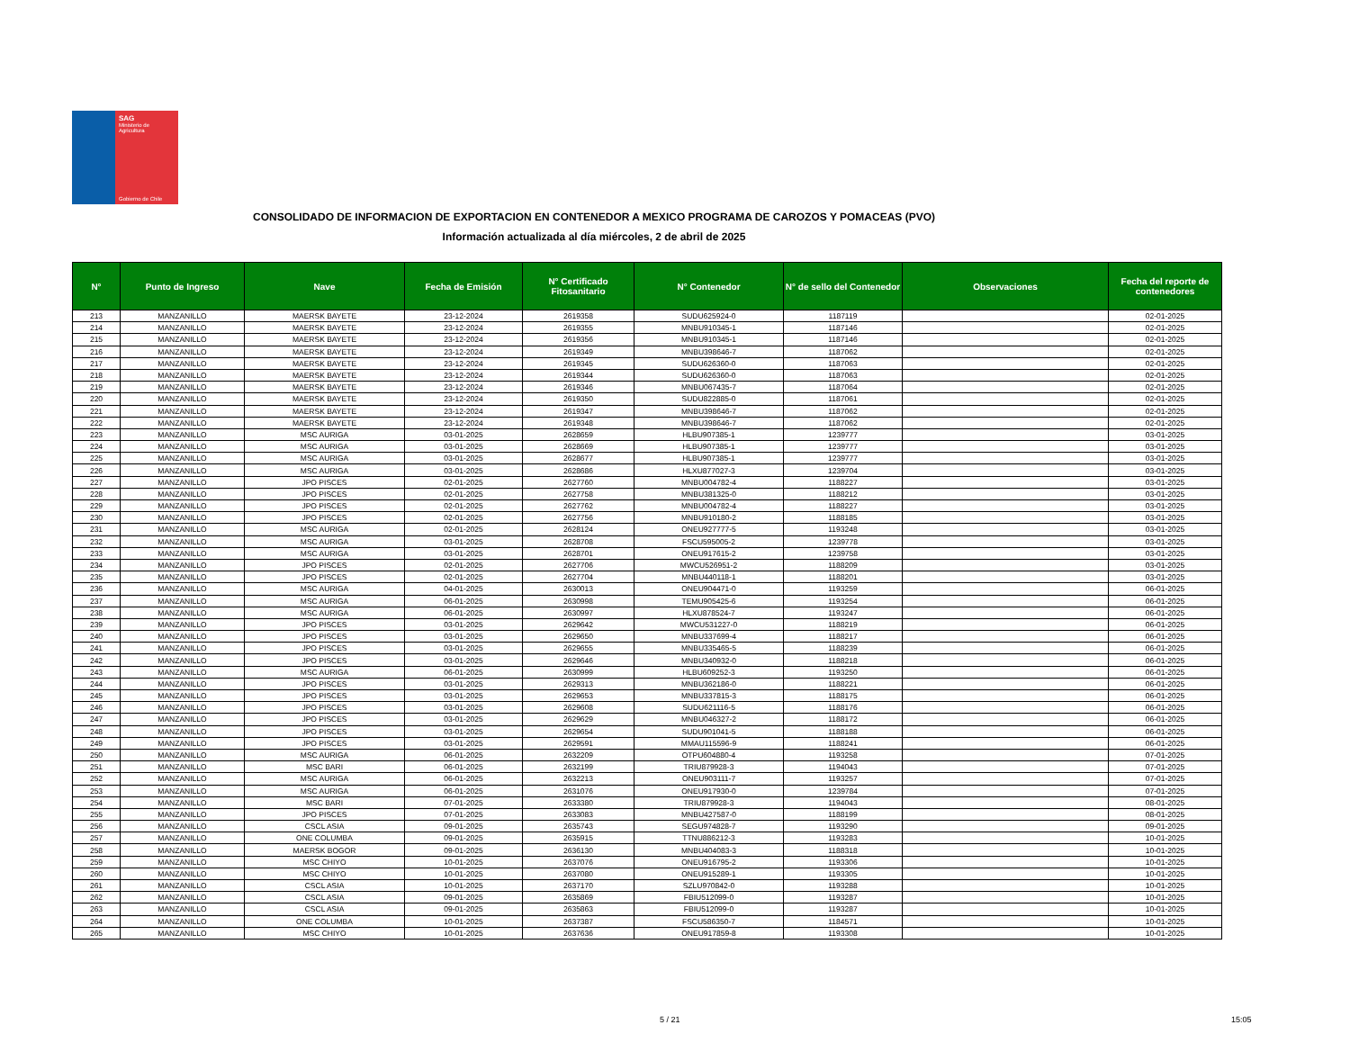SAG
Ministerio de
Agricultura
Gobierno de Chile
CONSOLIDADO DE INFORMACION DE EXPORTACION EN CONTENEDOR A MEXICO PROGRAMA DE CAROZOS Y POMACEAS (PVO)
Información actualizada al día miércoles, 2 de abril de 2025
| N° | Punto de Ingreso | Nave | Fecha de Emisión | N° Certificado Fitosanitario | N° Contenedor | N° de sello del Contenedor | Observaciones | Fecha del reporte de contenedores |
| --- | --- | --- | --- | --- | --- | --- | --- | --- |
| 213 | MANZANILLO | MAERSK BAYETE | 23-12-2024 | 2619358 | SUDU625924-0 | 1187119 | | 02-01-2025 |
| 214 | MANZANILLO | MAERSK BAYETE | 23-12-2024 | 2619355 | MNBU910345-1 | 1187146 | | 02-01-2025 |
| 215 | MANZANILLO | MAERSK BAYETE | 23-12-2024 | 2619356 | MNBU910345-1 | 1187146 | | 02-01-2025 |
| 216 | MANZANILLO | MAERSK BAYETE | 23-12-2024 | 2619349 | MNBU398646-7 | 1187062 | | 02-01-2025 |
| 217 | MANZANILLO | MAERSK BAYETE | 23-12-2024 | 2619345 | SUDU626360-0 | 1187063 | | 02-01-2025 |
| 218 | MANZANILLO | MAERSK BAYETE | 23-12-2024 | 2619344 | SUDU626360-0 | 1187063 | | 02-01-2025 |
| 219 | MANZANILLO | MAERSK BAYETE | 23-12-2024 | 2619346 | MNBU067435-7 | 1187064 | | 02-01-2025 |
| 220 | MANZANILLO | MAERSK BAYETE | 23-12-2024 | 2619350 | SUDU822885-0 | 1187061 | | 02-01-2025 |
| 221 | MANZANILLO | MAERSK BAYETE | 23-12-2024 | 2619347 | MNBU398646-7 | 1187062 | | 02-01-2025 |
| 222 | MANZANILLO | MAERSK BAYETE | 23-12-2024 | 2619348 | MNBU398646-7 | 1187062 | | 02-01-2025 |
| 223 | MANZANILLO | MSC AURIGA | 03-01-2025 | 2628659 | HLBU907385-1 | 1239777 | | 03-01-2025 |
| 224 | MANZANILLO | MSC AURIGA | 03-01-2025 | 2628669 | HLBU907385-1 | 1239777 | | 03-01-2025 |
| 225 | MANZANILLO | MSC AURIGA | 03-01-2025 | 2628677 | HLBU907385-1 | 1239777 | | 03-01-2025 |
| 226 | MANZANILLO | MSC AURIGA | 03-01-2025 | 2628686 | HLXU877027-3 | 1239704 | | 03-01-2025 |
| 227 | MANZANILLO | JPO PISCES | 02-01-2025 | 2627760 | MNBU004782-4 | 1188227 | | 03-01-2025 |
| 228 | MANZANILLO | JPO PISCES | 02-01-2025 | 2627758 | MNBU381325-0 | 1188212 | | 03-01-2025 |
| 229 | MANZANILLO | JPO PISCES | 02-01-2025 | 2627762 | MNBU004782-4 | 1188227 | | 03-01-2025 |
| 230 | MANZANILLO | JPO PISCES | 02-01-2025 | 2627756 | MNBU910180-2 | 1188185 | | 03-01-2025 |
| 231 | MANZANILLO | MSC AURIGA | 02-01-2025 | 2628124 | ONEU927777-5 | 1193248 | | 03-01-2025 |
| 232 | MANZANILLO | MSC AURIGA | 03-01-2025 | 2628708 | FSCU595005-2 | 1239778 | | 03-01-2025 |
| 233 | MANZANILLO | MSC AURIGA | 03-01-2025 | 2628701 | ONEU917615-2 | 1239758 | | 03-01-2025 |
| 234 | MANZANILLO | JPO PISCES | 02-01-2025 | 2627706 | MWCU526951-2 | 1188209 | | 03-01-2025 |
| 235 | MANZANILLO | JPO PISCES | 02-01-2025 | 2627704 | MNBU440118-1 | 1188201 | | 03-01-2025 |
| 236 | MANZANILLO | MSC AURIGA | 04-01-2025 | 2630013 | ONEU904471-0 | 1193259 | | 06-01-2025 |
| 237 | MANZANILLO | MSC AURIGA | 06-01-2025 | 2630998 | TEMU905425-6 | 1193254 | | 06-01-2025 |
| 238 | MANZANILLO | MSC AURIGA | 06-01-2025 | 2630997 | HLXU878524-7 | 1193247 | | 06-01-2025 |
| 239 | MANZANILLO | JPO PISCES | 03-01-2025 | 2629642 | MWCU531227-0 | 1188219 | | 06-01-2025 |
| 240 | MANZANILLO | JPO PISCES | 03-01-2025 | 2629650 | MNBU337699-4 | 1188217 | | 06-01-2025 |
| 241 | MANZANILLO | JPO PISCES | 03-01-2025 | 2629655 | MNBU335465-5 | 1188239 | | 06-01-2025 |
| 242 | MANZANILLO | JPO PISCES | 03-01-2025 | 2629646 | MNBU340932-0 | 1188218 | | 06-01-2025 |
| 243 | MANZANILLO | MSC AURIGA | 06-01-2025 | 2630999 | HLBU609252-3 | 1193250 | | 06-01-2025 |
| 244 | MANZANILLO | JPO PISCES | 03-01-2025 | 2629313 | MNBU362186-0 | 1188221 | | 06-01-2025 |
| 245 | MANZANILLO | JPO PISCES | 03-01-2025 | 2629653 | MNBU337815-3 | 1188175 | | 06-01-2025 |
| 246 | MANZANILLO | JPO PISCES | 03-01-2025 | 2629608 | SUDU621116-5 | 1188176 | | 06-01-2025 |
| 247 | MANZANILLO | JPO PISCES | 03-01-2025 | 2629629 | MNBU046327-2 | 1188172 | | 06-01-2025 |
| 248 | MANZANILLO | JPO PISCES | 03-01-2025 | 2629654 | SUDU901041-5 | 1188188 | | 06-01-2025 |
| 249 | MANZANILLO | JPO PISCES | 03-01-2025 | 2629591 | MMAU115596-9 | 1188241 | | 06-01-2025 |
| 250 | MANZANILLO | MSC AURIGA | 06-01-2025 | 2632209 | OTPU604880-4 | 1193258 | | 07-01-2025 |
| 251 | MANZANILLO | MSC BARI | 06-01-2025 | 2632199 | TRIU879928-3 | 1194043 | | 07-01-2025 |
| 252 | MANZANILLO | MSC AURIGA | 06-01-2025 | 2632213 | ONEU903111-7 | 1193257 | | 07-01-2025 |
| 253 | MANZANILLO | MSC AURIGA | 06-01-2025 | 2631076 | ONEU917930-0 | 1239784 | | 07-01-2025 |
| 254 | MANZANILLO | MSC BARI | 07-01-2025 | 2633380 | TRIU879928-3 | 1194043 | | 08-01-2025 |
| 255 | MANZANILLO | JPO PISCES | 07-01-2025 | 2633083 | MNBU427587-0 | 1188199 | | 08-01-2025 |
| 256 | MANZANILLO | CSCL ASIA | 09-01-2025 | 2635743 | SEGU974828-7 | 1193290 | | 09-01-2025 |
| 257 | MANZANILLO | ONE COLUMBA | 09-01-2025 | 2635915 | TTNU886212-3 | 1193283 | | 10-01-2025 |
| 258 | MANZANILLO | MAERSK BOGOR | 09-01-2025 | 2636130 | MNBU404083-3 | 1188318 | | 10-01-2025 |
| 259 | MANZANILLO | MSC CHIYO | 10-01-2025 | 2637076 | ONEU916795-2 | 1193306 | | 10-01-2025 |
| 260 | MANZANILLO | MSC CHIYO | 10-01-2025 | 2637080 | ONEU915289-1 | 1193305 | | 10-01-2025 |
| 261 | MANZANILLO | CSCL ASIA | 10-01-2025 | 2637170 | SZLU970842-0 | 1193288 | | 10-01-2025 |
| 262 | MANZANILLO | CSCL ASIA | 09-01-2025 | 2635869 | FBIU512099-0 | 1193287 | | 10-01-2025 |
| 263 | MANZANILLO | CSCL ASIA | 09-01-2025 | 2635863 | FBIU512099-0 | 1193287 | | 10-01-2025 |
| 264 | MANZANILLO | ONE COLUMBA | 10-01-2025 | 2637387 | FSCU586350-7 | 1184571 | | 10-01-2025 |
| 265 | MANZANILLO | MSC CHIYO | 10-01-2025 | 2637636 | ONEU917859-8 | 1193308 | | 10-01-2025 |
5 / 21 15:05